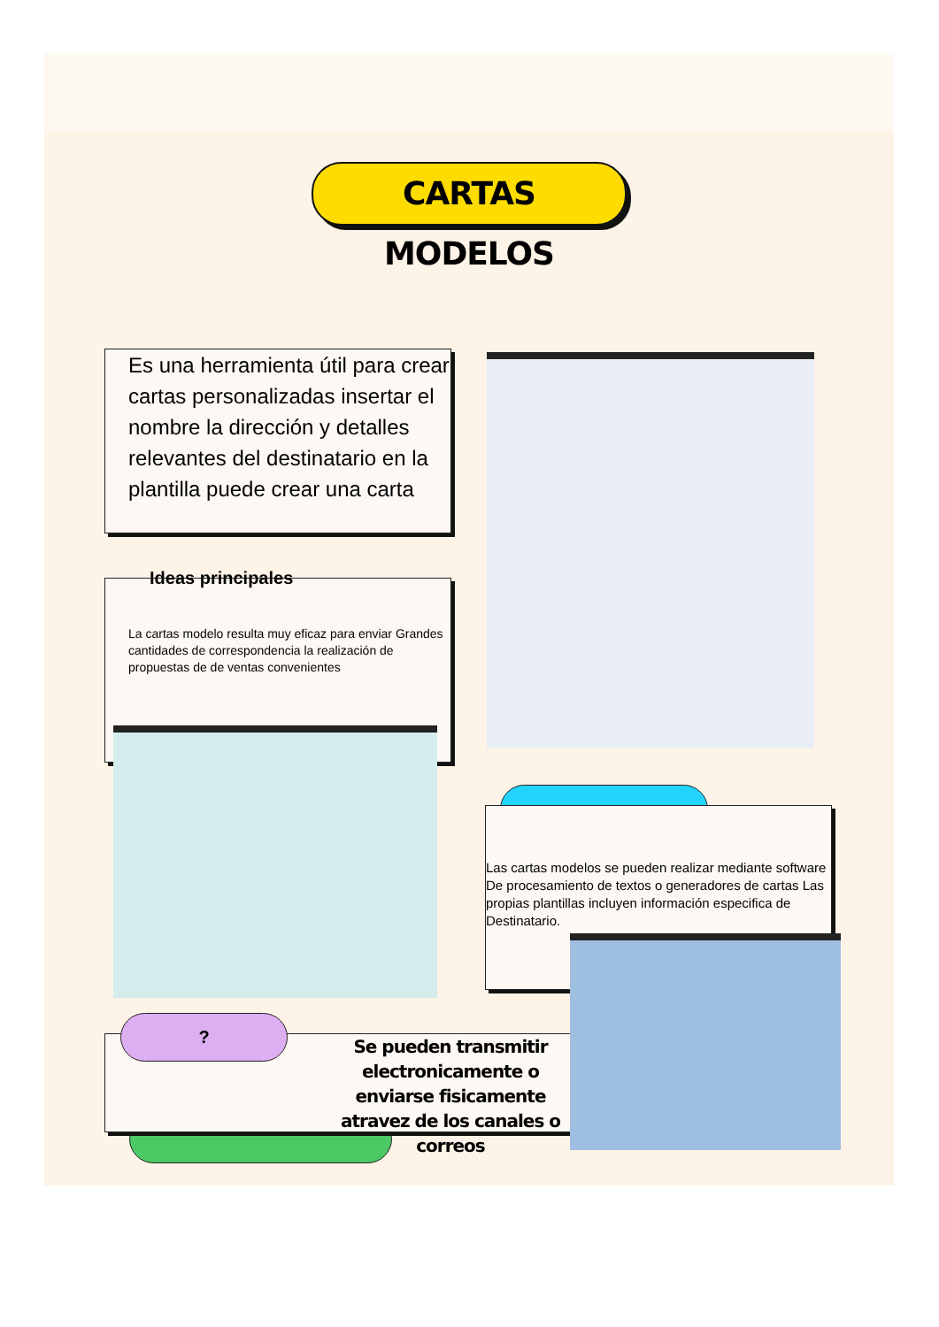CARTAS MODELOS
Es una herramienta útil para crear cartas personalizadas insertar el nombre la dirección y detalles relevantes del destinatario en la plantilla puede crear una carta
Ideas principales
La cartas modelo resulta muy eficaz para enviar Grandes cantidades de correspondencia la realización de propuestas de de ventas convenientes
Las cartas modelos se pueden realizar mediante software De procesamiento de textos o generadores de cartas Las propias plantillas incluyen información especifica de Destinatario.
Se pueden transmitir electronicamente o enviarse fisicamente atravez de los canales o correos
?